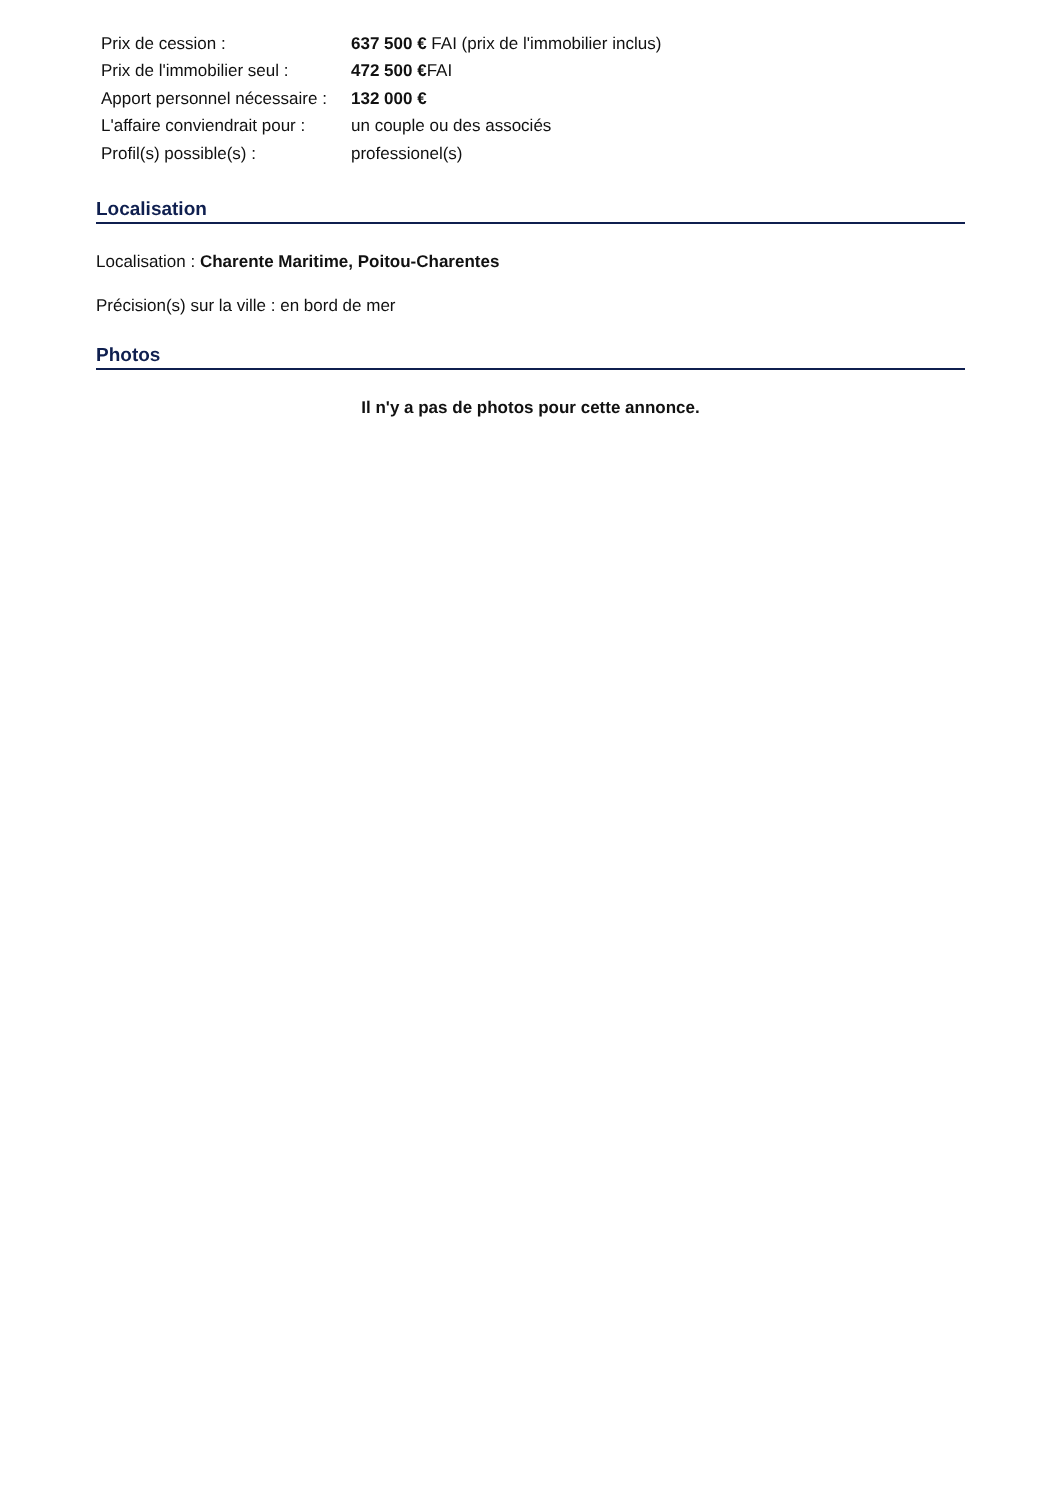| Prix de cession : | 637 500 € FAI (prix de l'immobilier inclus) |
| Prix de l'immobilier seul : | 472 500 € FAI |
| Apport personnel nécessaire : | 132 000 € |
| L'affaire conviendrait pour : | un couple ou des associés |
| Profil(s) possible(s) : | professionel(s) |
Localisation
Localisation : Charente Maritime, Poitou-Charentes
Précision(s) sur la ville : en bord de mer
Photos
Il n'y a pas de photos pour cette annonce.